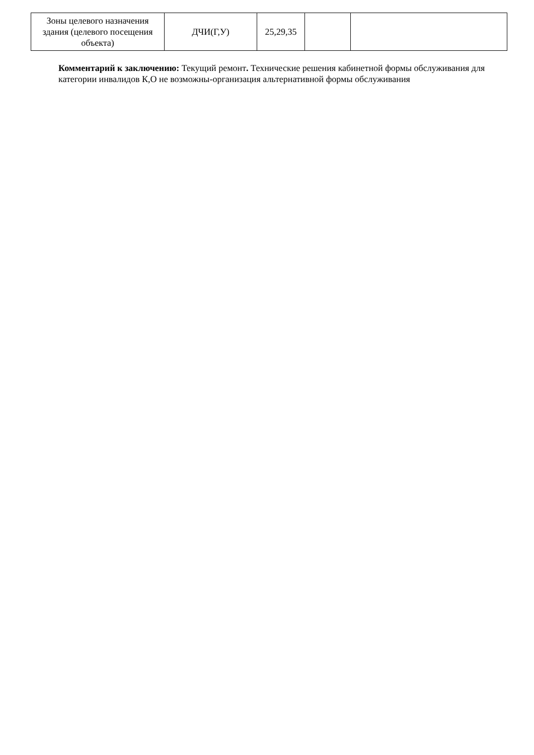| Зоны целевого назначения здания (целевого посещения объекта) | ДЧИ(Г,У) | 25,29,35 | | |
Комментарий к заключению: Текущий ремонт. Технические решения кабинетной формы обслуживания для категории инвалидов К,О не возможны-организация альтернативной формы обслуживания